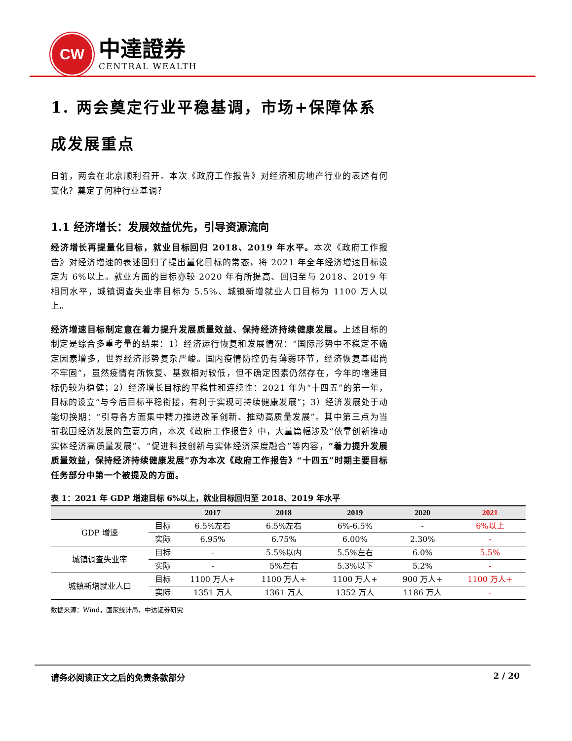CW
中達證券
CENTRAL WEALTH
1. 两会奠定行业平稳基调，市场+保障体系成发展重点
日前，两会在北京顺利召开。本次《政府工作报告》对经济和房地产行业的表述有何变化？奠定了何种行业基调？
1.1 经济增长：发展效益优先，引导资源流向
经济增长再提量化目标，就业目标回归 2018、2019 年水平。本次《政府工作报告》对经济增速的表述回归了提出量化目标的常态，将 2021 年全年经济增速目标设定为 6%以上。就业方面的目标亦较 2020 年有所提高、回归至与 2018、2019 年相同水平，城镇调查失业率目标为 5.5%、城镇新增就业人口目标为 1100 万人以上。
经济增速目标制定意在着力提升发展质量效益、保持经济持续健康发展。上述目标的制定是综合多重考量的结果：1）经济运行恢复和发展情况：“国际形势中不稳定不确定因素增多，世界经济形势复杂严峻。国内疫情防控仍有薄弱环节，经济恢复基础尚不牢固”，虽然疫情有所恢复、基数相对较低，但不确定因素仍然存在，今年的增速目标仍较为稳健；2）经济增长目标的平稳性和连续性：2021 年为“十四五”的第一年，目标的设立“与今后目标平稳衔接，有利于实现可持续健康发展”；3）经济发展处于动能切换期：“引导各方面集中精力推进改革创新、推动高质量发展”。其中第三点为当前我国经济发展的重要方向，本次《政府工作报告》中，大量篇幅涉及“依靠创新推动实体经济高质量发展”、“促进科技创新与实体经济深度融合”等内容，“着力提升发展质量效益，保持经济持续健康发展”亦为本次《政府工作报告》“十四五”时期主要目标任务部分中第一个被提及的方面。
表 1：2021 年 GDP 增速目标 6%以上，就业目标回归至 2018、2019 年水平
| | | 2017 | 2018 | 2019 | 2020 | 2021 |
| --- | --- | --- | --- | --- | --- | --- |
| GDP 增速 | 目标 | 6.5%左右 | 6.5%左右 | 6%-6.5% | - | 6%以上 |
| | 实际 | 6.95% | 6.75% | 6.00% | 2.30% | - |
| 城镇调查失业率 | 目标 | - | 5.5%以内 | 5.5%左右 | 6.0% | 5.5% |
| | 实际 | - | 5%左右 | 5.3%以下 | 5.2% | - |
| 城镇新增就业人口 | 目标 | 1100 万人+ | 1100 万人+ | 1100 万人+ | 900 万人+ | 1100 万人+ |
| | 实际 | 1351 万人 | 1361 万人 | 1352 万人 | 1186 万人 | - |
数据来源：Wind，国家统计局，中达证券研究
请务必阅读正文之后的免责条款部分 2 / 20